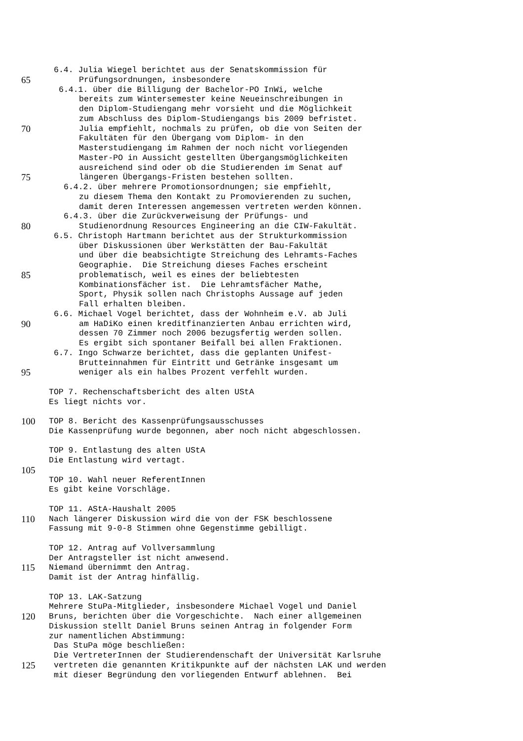6.4. Julia Wiegel berichtet aus der Senatskommission für
65 Prüfungsordnungen, insbesondere
6.4.1. über die Billigung der Bachelor-PO InWi, welche
bereits zum Wintersemester keine Neueinschreibungen in
den Diplom-Studiengang mehr vorsieht und die Möglichkeit
zum Abschluss des Diplom-Studiengangs bis 2009 befristet.
70 Julia empfiehlt, nochmals zu prüfen, ob die von Seiten der
Fakultäten für den Übergang vom Diplom- in den
Masterstudiengang im Rahmen der noch nicht vorliegenden
Master-PO in Aussicht gestellten Übergangsmöglichkeiten
ausreichend sind oder ob die Studierenden im Senat auf
75 längeren Übergangs-Fristen bestehen sollten.
6.4.2. über mehrere Promotionsordnungen; sie empfiehlt,
zu diesem Thema den Kontakt zu Promovierenden zu suchen,
damit deren Interessen angemessen vertreten werden können.
6.4.3. über die Zurückverweisung der Prüfungs- und
80 Studienordnung Resources Engineering an die CIW-Fakultät.
6.5. Christoph Hartmann berichtet aus der Strukturkommission
über Diskussionen über Werkstätten der Bau-Fakultät
und über die beabsichtigte Streichung des Lehramts-Faches
Geographie. Die Streichung dieses Faches erscheint
85 problematisch, weil es eines der beliebtesten
Kombinationsfächer ist. Die Lehramtsfächer Mathe,
Sport, Physik sollen nach Christophs Aussage auf jeden
Fall erhalten bleiben.
6.6. Michael Vogel berichtet, dass der Wohnheim e.V. ab Juli
90 am HaDiKo einen kreditfinanzierten Anbau errichten wird,
dessen 70 Zimmer noch 2006 bezugsfertig werden sollen.
Es ergibt sich spontaner Beifall bei allen Fraktionen.
6.7. Ingo Schwarze berichtet, dass die geplanten Unifest-
Brutteinnahmen für Eintritt und Getränke insgesamt um
95 weniger als ein halbes Prozent verfehlt wurden.
TOP 7. Rechenschaftsbericht des alten UStA
Es liegt nichts vor.
100 TOP 8. Bericht des Kassenprüfungsausschusses
Die Kassenprüfung wurde begonnen, aber noch nicht abgeschlossen.
TOP 9. Entlastung des alten UStA
Die Entlastung wird vertagt.
105
TOP 10. Wahl neuer ReferentInnen
Es gibt keine Vorschläge.
TOP 11. AStA-Haushalt 2005
110 Nach längerer Diskussion wird die von der FSK beschlossene
Fassung mit 9-0-8 Stimmen ohne Gegenstimme gebilligt.
TOP 12. Antrag auf Vollversammlung
Der Antragsteller ist nicht anwesend.
115 Niemand übernimmt den Antrag.
Damit ist der Antrag hinfällig.
TOP 13. LAK-Satzung
Mehrere StuPa-Mitglieder, insbesondere Michael Vogel und Daniel
120 Bruns, berichten über die Vorgeschichte. Nach einer allgemeinen
Diskussion stellt Daniel Bruns seinen Antrag in folgender Form
zur namentlichen Abstimmung:
Das StuPa möge beschließen:
Die VertreterInnen der Studierendenschaft der Universität Karlsruhe
125 vertreten die genannten Kritikpunkte auf der nächsten LAK und werden
mit dieser Begründung den vorliegenden Entwurf ablehnen. Bei